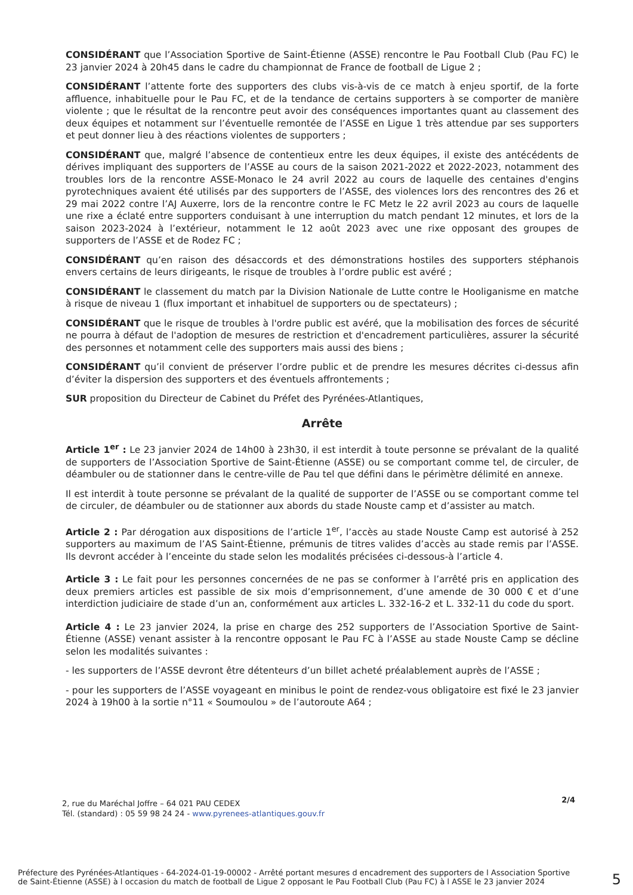CONSIDÉRANT que l’Association Sportive de Saint-Étienne (ASSE) rencontre le Pau Football Club (Pau FC) le 23 janvier 2024 à 20h45 dans le cadre du championnat de France de football de Ligue 2 ;
CONSIDÉRANT l’attente forte des supporters des clubs vis-à-vis de ce match à enjeu sportif, de la forte affluence, inhabituelle pour le Pau FC, et de la tendance de certains supporters à se comporter de manière violente ; que le résultat de la rencontre peut avoir des conséquences importantes quant au classement des deux équipes et notamment sur l’éventuelle remontée de l’ASSE en Ligue 1 très attendue par ses supporters et peut donner lieu à des réactions violentes de supporters ;
CONSIDÉRANT que, malgré l’absence de contentieux entre les deux équipes, il existe des antécédents de dérives impliquant des supporters de l’ASSE au cours de la saison 2021-2022 et 2022-2023, notamment des troubles lors de la rencontre ASSE-Monaco le 24 avril 2022 au cours de laquelle des centaines d'engins pyrotechniques avaient été utilisés par des supporters de l’ASSE, des violences lors des rencontres des 26 et 29 mai 2022 contre l’AJ Auxerre, lors de la rencontre contre le FC Metz le 22 avril 2023 au cours de laquelle une rixe a éclaté entre supporters conduisant à une interruption du match pendant 12 minutes, et lors de la saison 2023-2024 à l’extérieur, notamment le 12 août 2023 avec une rixe opposant des groupes de supporters de l’ASSE et de Rodez FC ;
CONSIDÉRANT qu’en raison des désaccords et des démonstrations hostiles des supporters stéphanois envers certains de leurs dirigeants, le risque de troubles à l’ordre public est avéré ;
CONSIDÉRANT le classement du match par la Division Nationale de Lutte contre le Hooliganisme en matche à risque de niveau 1 (flux important et inhabituel de supporters ou de spectateurs) ;
CONSIDÉRANT que le risque de troubles à l'ordre public est avéré, que la mobilisation des forces de sécurité ne pourra à défaut de l'adoption de mesures de restriction et d'encadrement particulières, assurer la sécurité des personnes et notamment celle des supporters mais aussi des biens ;
CONSIDÉRANT qu’il convient de préserver l’ordre public et de prendre les mesures décrites ci-dessus afin d’éviter la dispersion des supporters et des éventuels affrontements ;
SUR proposition du Directeur de Cabinet du Préfet des Pyrénées-Atlantiques,
Arrête
Article 1<sup>er</sup> : Le 23 janvier 2024 de 14h00 à 23h30, il est interdit à toute personne se prévalant de la qualité de supporters de l’Association Sportive de Saint-Étienne (ASSE) ou se comportant comme tel, de circuler, de déambuler ou de stationner dans le centre-ville de Pau tel que défini dans le périmètre délimité en annexe.
Il est interdit à toute personne se prévalant de la qualité de supporter de l’ASSE ou se comportant comme tel de circuler, de déambuler ou de stationner aux abords du stade Nouste camp et d’assister au match.
Article 2 : Par dérogation aux dispositions de l’article 1<sup>er</sup>, l’accès au stade Nouste Camp est autorisé à 252 supporters au maximum de l’AS Saint-Étienne, prémunis de titres valides d’accès au stade remis par l’ASSE. Ils devront accéder à l’enceinte du stade selon les modalités précisées ci-dessous-à l’article 4.
Article 3 : Le fait pour les personnes concernées de ne pas se conformer à l’arrêté pris en application des deux premiers articles est passible de six mois d’emprisonnement, d’une amende de 30 000 € et d’une interdiction judiciaire de stade d’un an, conformément aux articles L. 332-16-2 et L. 332-11 du code du sport.
Article 4 : Le 23 janvier 2024, la prise en charge des 252 supporters de l’Association Sportive de Saint-Étienne (ASSE) venant assister à la rencontre opposant le Pau FC à l’ASSE au stade Nouste Camp se décline selon les modalités suivantes :
- les supporters de l’ASSE devront être détenteurs d’un billet acheté préalablement auprès de l’ASSE ;
- pour les supporters de l’ASSE voyageant en minibus le point de rendez-vous obligatoire est fixé le 23 janvier 2024 à 19h00 à la sortie n°11 « Soumoulou » de l’autoroute A64 ;
2/4
2, rue du Maréchal Joffre – 64 021 PAU CEDEX
Tél. (standard) : 05 59 98 24 24 - www.pyrenees-atlantiques.gouv.fr
Préfecture des Pyrénées-Atlantiques - 64-2024-01-19-00002 - Arrêté portant mesures d encadrement des supporters de l Association Sportive de Saint-Étienne (ASSE) à l occasion du match de football de Ligue 2 opposant le Pau Football Club (Pau FC) à l ASSE le 23 janvier 2024
5